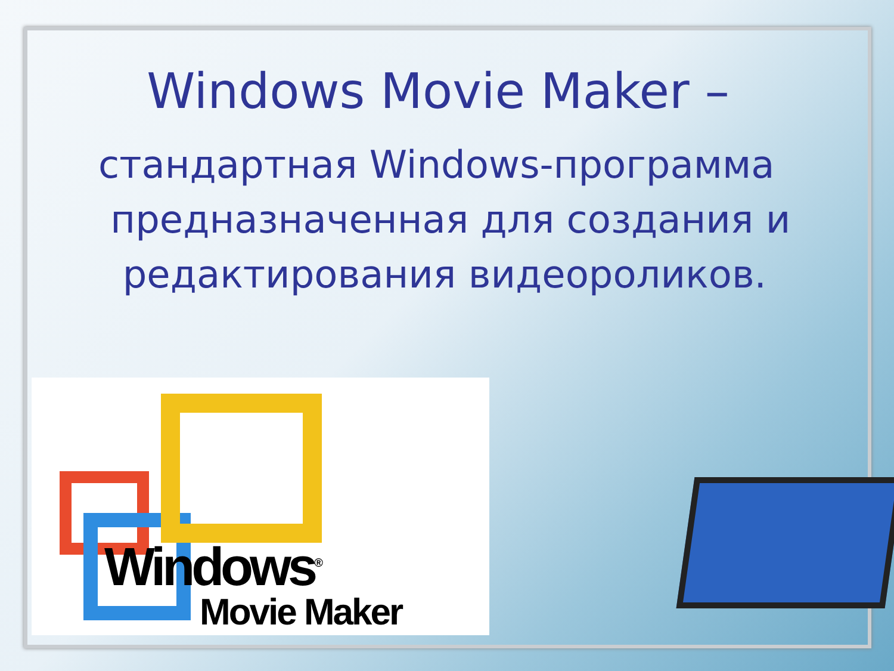Windows Movie Maker –
стандартная Windows-программа
предназначенная для создания и
редактирования видеороликов.
Windows<sup>®</sup>
Movie Maker